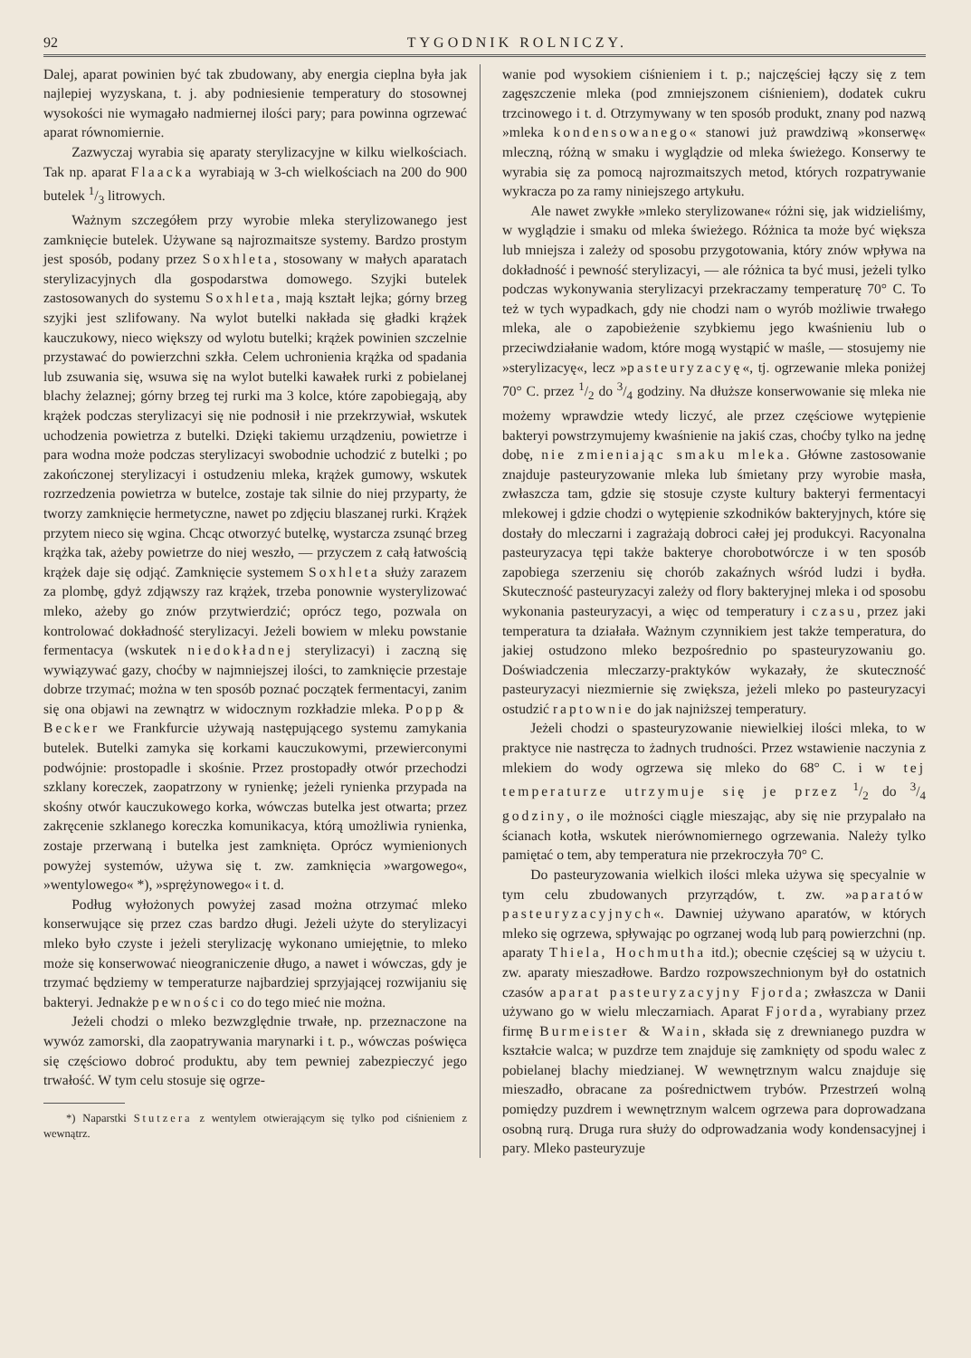92 TYGODNIK ROLNICZY.
Dalej, aparat powinien być tak zbudowany, aby energia cieplna była jak najlepiej wyzyskana, t. j. aby podniesienie temperatury do stosownej wysokości nie wymagało nadmiernej ilości pary; para powinna ogrzewać aparat równomiernie.
Zazwyczaj wyrabia się aparaty sterylizacyjne w kilku wielkościach. Tak np. aparat Flaacka wyrabiają w 3-ch wielkościach na 200 do 900 butelek 1/3 litrowych.
Ważnym szczegółem przy wyrobie mleka sterylizowanego jest zamknięcie butelek. Używane są najrozmaitsze systemy. Bardzo prostym jest sposób, podany przez Soxhleta, stosowany w małych aparatach sterylizacyjnych dla gospodarstwa domowego. Szyjki butelek zastosowanych do systemu Soxhleta, mają kształt lejka; górny brzeg szyjki jest szlifowany. Na wylot butelki nakłada się gładki krążek kauczukowy, nieco większy od wylotu butelki; krążek powinien szczelnie przystawać do powierzchni szkła. Celem uchronienia krążka od spadania lub zsuwania się, wsuwa się na wylot butelki kawałek rurki z pobielanej blachy żelaznej; górny brzeg tej rurki ma 3 kolce, które zapobiegają, aby krążek podczas sterylizacyi się nie podnosił i nie przekrzywiał, wskutek uchodzenia powietrza z butelki. Dzięki takiemu urządzeniu, powietrze i para wodna może podczas sterylizacyi swobodnie uchodzić z butelki ; po zakończonej sterylizacyi i ostudzeniu mleka, krążek gumowy, wskutek rozrzedzenia powietrza w butelce, zostaje tak silnie do niej przyparty, że tworzy zamknięcie hermetyczne, nawet po zdjęciu blaszanej rurki. Krążek przytem nieco się wgina. Chcąc otworzyć butelkę, wystarcza zsunąć brzeg krążka tak, ażeby powietrze do niej weszło, — przyczem z całą łatwością krążek daje się odjąć. Zamknięcie systemem Soxhleta służy zarazem za plombę, gdyż zdjąwszy raz krążek, trzeba ponownie wysterylizować mleko, ażeby go znów przytwierdzić; oprócz tego, pozwala on kontrolować dokładność sterylizacyi. Jeżeli bowiem w mleku powstanie fermentacya (wskutek niedokładnej sterylizacyi) i zaczną się wywiązywać gazy, choćby w najmniejszej ilości, to zamknięcie przestaje dobrze trzymać; można w ten sposób poznać początek fermentacyi, zanim się ona objawi na zewnątrz w widocznym rozkładzie mleka. Popp & Becker we Frankfurcie używają następującego systemu zamykania butelek. Butelki zamyka się korkami kauczukowymi, przewierconymi podwójnie: prostopadle i skośnie. Przez prostopadły otwór przechodzi szklany koreczek, zaopatrzony w rynienkę; jeżeli rynienka przypada na skośny otwór kauczukowego korka, wówczas butelka jest otwarta; przez zakręcenie szklanego koreczka komunikacya, którą umożliwia rynienka, zostaje przerwaną i butelka jest zamknięta. Oprócz wymienionych powyżej systemów, używa się t. zw. zamknięcia »wargowego«, »wentylowego« *), »sprężynowego« i t. d.
Podług wyłożonych powyżej zasad można otrzymać mleko konserwujące się przez czas bardzo długi. Jeżeli użyte do sterylizacyi mleko było czyste i jeżeli sterylizację wykonano umiejętnie, to mleko może się konserwować nieograniczenie długo, a nawet i wówczas, gdy je trzymać będziemy w temperaturze najbardziej sprzyjającej rozwijaniu się bakteryi. Jednakże pewności co do tego mieć nie można.
Jeżeli chodzi o mleko bezwzględnie trwałe, np. przeznaczone na wywóz zamorski, dla zaopatrywania marynarki i t. p., wówczas poświęca się częściowo dobroć produktu, aby tem pewniej zabezpieczyć jego trwałość. W tym celu stosuje się ogrze-
*) Naparstki Stutzera z wentylem otwierającym się tylko pod ciśnieniem z wewnątrz.
wanie pod wysokiem ciśnieniem i t. p.; najczęściej łączy się z tem zagęszczenie mleka (pod zmniejszonem ciśnieniem), dodatek cukru trzcinowego i t. d. Otrzymywany w ten sposób produkt, znany pod nazwą »mleka kondensowanego« stanowi już prawdziwą »konserwę« mleczną, różną w smaku i wyglądzie od mleka świeżego. Konserwy te wyrabia się za pomocą najrozmaitszych metod, których rozpatrywanie wykracza po za ramy niniejszego artykułu.
Ale nawet zwykłe »mleko sterylizowane« różni się, jak widzieliśmy, w wyglądzie i smaku od mleka świeżego. Różnica ta może być większa lub mniejsza i zależy od sposobu przygotowania, który znów wpływa na dokładność i pewność sterylizacyi, — ale różnica ta być musi, jeżeli tylko podczas wykonywania sterylizacyi przekraczamy temperaturę 70° C. To też w tych wypadkach, gdy nie chodzi nam o wyrób możliwie trwałego mleka, ale o zapobieżenie szybkiemu jego kwaśnieniu lub o przeciwdziałanie wadom, które mogą wystąpić w maśle, — stosujemy nie »sterylizacyę«, lecz »pasteuryzacyę«, tj. ogrzewanie mleka poniżej 70° C. przez 1/2 do 3/4 godziny. Na dłuższe konserwowanie się mleka nie możemy wprawdzie wtedy liczyć, ale przez częściowe wytępienie bakteryi powstrzymujemy kwaśnienie na jakiś czas, choćby tylko na jednę dobę, nie zmieniając smaku mleka. Główne zastosowanie znajduje pasteuryzowanie mleka lub śmietany przy wyrobie masła, zwłaszcza tam, gdzie się stosuje czyste kultury bakteryi fermentacyi mlekowej i gdzie chodzi o wytępienie szkodników bakteryjnych, które się dostały do mleczarni i zagrażają dobroci całej jej produkcyi. Racyonalna pasteuryzacya tępi także bakterye chorobotwórcze i w ten sposób zapobiega szerzeniu się chorób zakaźnych wśród ludzi i bydła. Skuteczność pasteuryzacyi zależy od flory bakteryjnej mleka i od sposobu wykonania pasteuryzacyi, a więc od temperatury i czasu, przez jaki temperatura ta działała. Ważnym czynnikiem jest także temperatura, do jakiej ostudzono mleko bezpośrednio po spasteuryzowaniu go. Doświadczenia mleczarzy-praktyków wykazały, że skuteczność pasteuryzacyi niezmiernie się zwiększa, jeżeli mleko po pasteuryzacyi ostudzić raptownie do jak najniższej temperatury.
Jeżeli chodzi o spasteuryzowanie niewielkiej ilości mleka, to w praktyce nie nastręcza to żadnych trudności. Przez wstawienie naczynia z mlekiem do wody ogrzewa się mleko do 68° C. i w tej temperaturze utrzymuje się je przez 1/2 do 3/4 godziny, o ile możności ciągle mieszając, aby się nie przypalało na ścianach kotła, wskutek nierównomiernego ogrzewania. Należy tylko pamiętać o tem, aby temperatura nie przekroczyła 70° C.
Do pasteuryzowania wielkich ilości mleka używa się specyalnie w tym celu zbudowanych przyrządów, t. zw. »aparatów pasteuryzacyjnych«. Dawniej używano aparatów, w których mleko się ogrzewa, spływając po ogrzanej wodą lub parą powierzchni (np. aparaty Thiela, Hochmutha itd.); obecnie częściej są w użyciu t. zw. aparaty mieszadłowe. Bardzo rozpowszechnionym był do ostatnich czasów aparat pasteuryzacyjny Fjorda; zwłaszcza w Danii używano go w wielu mleczarniach. Aparat Fjorda, wyrabiany przez firmę Burmeister & Wain, składa się z drewnianego puzdra w kształcie walca; w puzdrze tem znajduje się zamknięty od spodu walec z pobielanej blachy miedzianej. W wewnętrznym walcu znajduje się mieszadło, obracane za pośrednictwem trybów. Przestrzeń wolną pomiędzy puzdrem i wewnętrznym walcem ogrzewa para doprowadzana osobną rurą. Druga rura służy do odprowadzania wody kondensacyjnej i pary. Mleko pasteuryzuje